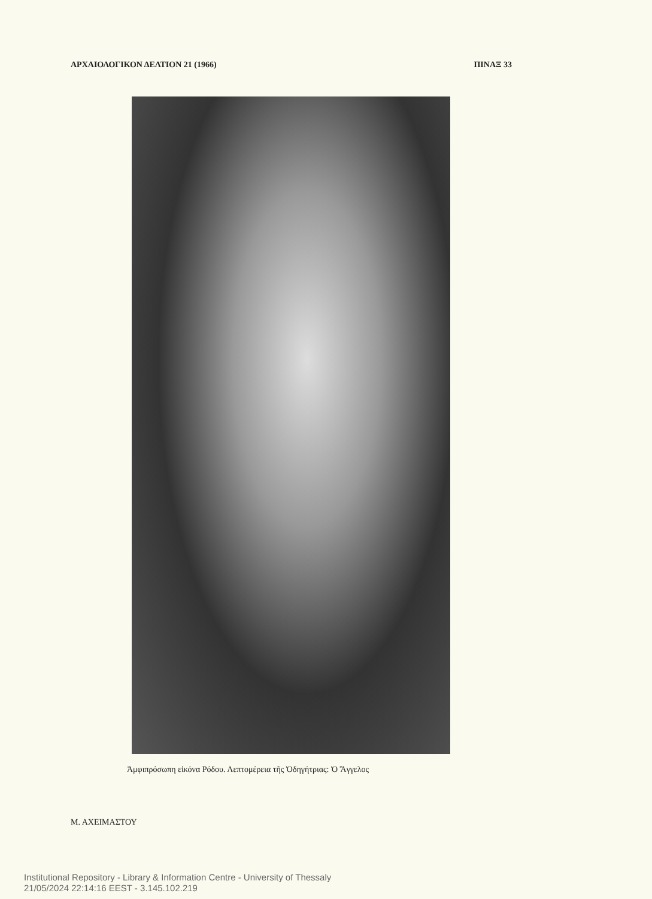ΑΡΧΑΙΟΛΟΓΙΚΟΝ ΔΕΛΤΙΟΝ 21 (1966) ΠΙΝΑΞ 33
Ἀμφιπρόσωπη εἰκόνα Ρόδου. Λεπτομέρεια τῆς Ὁδηγήτριας: Ὁ Ἄγγελος
Μ. ΑΧΕΙΜΑΣΤΟΥ
Institutional Repository - Library & Information Centre - University of Thessaly
21/05/2024 22:14:16 EEST - 3.145.102.219